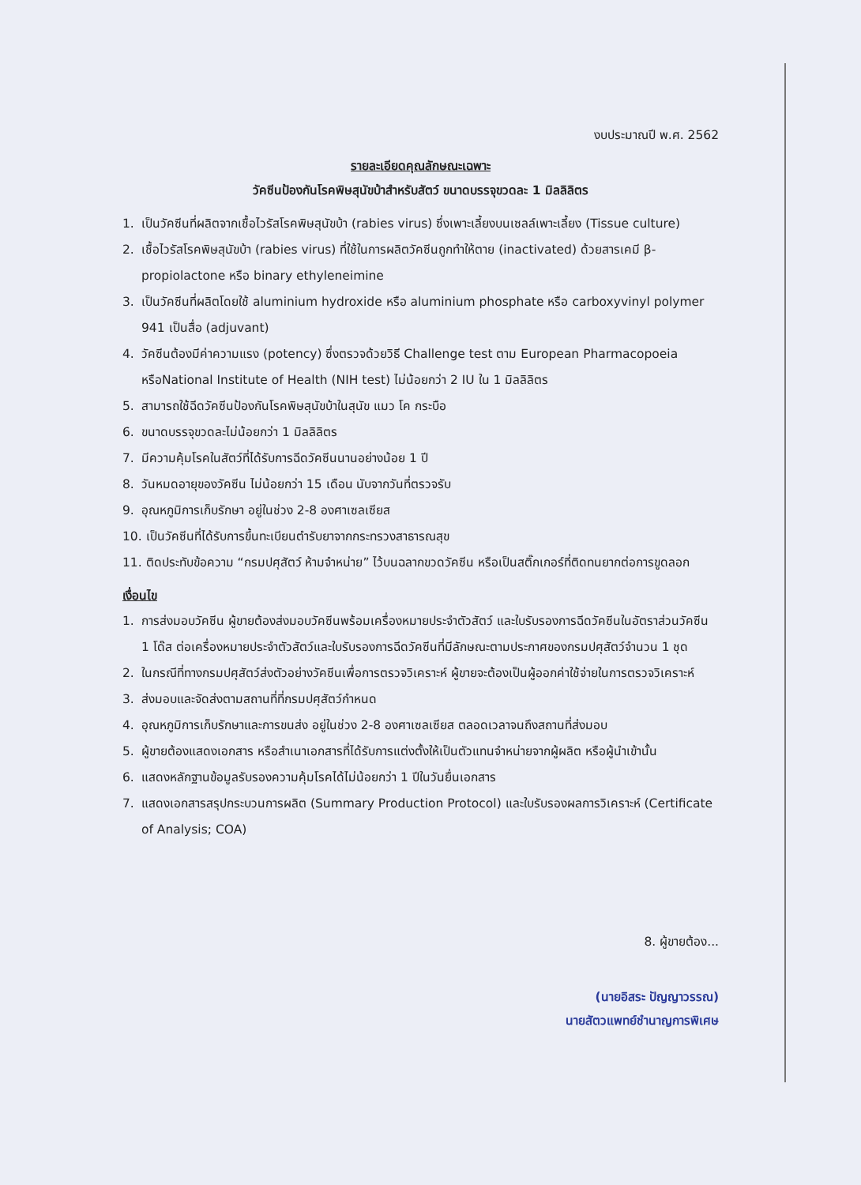งบประมาณปี พ.ศ. 2562
รายละเอียดคุณลักษณะเฉพาะ
วัคซีนป้องกันโรคพิษสุนัขบ้าสำหรับสัตว์ ขนาดบรรจุขวดละ 1 มิลลิลิตร
1. เป็นวัคซีนที่ผลิตจากเชื้อไวรัสโรคพิษสุนัขบ้า (rabies virus) ซึ่งเพาะเลี้ยงบนเซลล์เพาะเลี้ยง (Tissue culture)
2. เชื้อไวรัสโรคพิษสุนัขบ้า (rabies virus) ที่ใช้ในการผลิตวัคซีนถูกทำให้ตาย (inactivated) ด้วยสารเคมี β-propiolactone หรือ binary ethyleneimine
3. เป็นวัคซีนที่ผลิตโดยใช้ aluminium hydroxide หรือ aluminium phosphate หรือ carboxyvinyl polymer 941 เป็นสื่อ (adjuvant)
4. วัคซีนต้องมีค่าความแรง (potency) ซึ่งตรวจด้วยวิธี Challenge test ตาม European Pharmacopoeia หรือNational Institute of Health (NIH test) ไม่น้อยกว่า 2 IU ใน 1 มิลลิลิตร
5. สามารถใช้ฉีดวัคซีนป้องกันโรคพิษสุนัขบ้าในสุนัข แมว โค กระบือ
6. ขนาดบรรจุขวดละไม่น้อยกว่า 1 มิลลิลิตร
7. มีความคุ้มโรคในสัตว์ที่ได้รับการฉีดวัคซีนนานอย่างน้อย 1 ปี
8. วันหมดอายุของวัคซีน ไม่น้อยกว่า 15 เดือน นับจากวันที่ตรวจรับ
9. อุณหภูมิการเก็บรักษา อยู่ในช่วง 2-8 องศาเซลเซียส
10. เป็นวัคซีนที่ได้รับการขึ้นทะเบียนตำรับยาจากกระทรวงสาธารณสุข
11. ติดประทับข้อความ “กรมปศุสัตว์ ห้ามจำหน่าย” ไว้บนฉลากขวดวัคซีน หรือเป็นสติ๊กเกอร์ที่ติดทนยากต่อการขูดลอก
เงื่อนไข
1. การส่งมอบวัคซีน ผู้ขายต้องส่งมอบวัคซีนพร้อมเครื่องหมายประจำตัวสัตว์ และใบรับรองการฉีดวัคซีนในอัตราส่วนวัคซีน 1 โด๊ส ต่อเครื่องหมายประจำตัวสัตว์และใบรับรองการฉีดวัคซีนที่มีลักษณะตามประกาศของกรมปศุสัตว์จำนวน 1 ชุด
2. ในกรณีที่ทางกรมปศุสัตว์ส่งตัวอย่างวัคซีนเพื่อการตรวจวิเคราะห์ ผู้ขายจะต้องเป็นผู้ออกค่าใช้จ่ายในการตรวจวิเคราะห์
3. ส่งมอบและจัดส่งตามสถานที่ที่กรมปศุสัตว์กำหนด
4. อุณหภูมิการเก็บรักษาและการขนส่ง อยู่ในช่วง 2-8 องศาเซลเซียส ตลอดเวลาจนถึงสถานที่ส่งมอบ
5. ผู้ขายต้องแสดงเอกสาร หรือสำเนาเอกสารที่ได้รับการแต่งตั้งให้เป็นตัวแทนจำหน่ายจากผู้ผลิต หรือผู้นำเข้านั้น
6. แสดงหลักฐานข้อมูลรับรองความคุ้มโรคได้ไม่น้อยกว่า 1 ปีในวันยื่นเอกสาร
7. แสดงเอกสารสรุปกระบวนการผลิต (Summary Production Protocol) และใบรับรองผลการวิเคราะห์ (Certificate of Analysis; COA)
8. ผู้ขายต้อง...
(นายอิสระ ปัญญาวรรณ)
นายสัตวแพทย์ชำนาญการพิเศษ